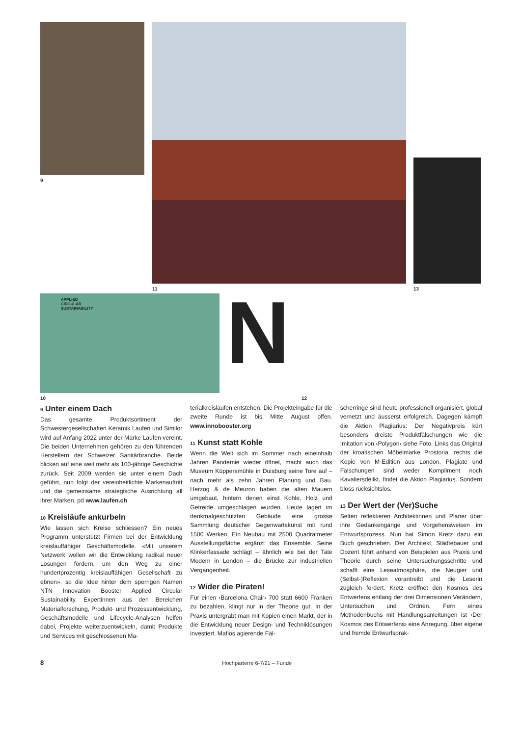9
11 13
APPLIED
CIRCULAR
SUSTAINABILITY
10 N 12
9 Unter einem Dach
Das gesamte Produktsortiment der Schwestergesellschaften Keramik Laufen und Similor wird auf Anfang 2022 unter der Marke Laufen vereint. Die beiden Unternehmen gehören zu den führenden Herstellern der Schweizer Sanitärbranche. Beide blicken auf eine weit mehr als 100-jährige Geschichte zurück. Seit 2009 werden sie unter einem Dach geführt, nun folgt der vereinheitlichte Markenauftritt und die gemeinsame strategische Ausrichtung all ihrer Marken. pd www.laufen.ch
10 Kreisläufe ankurbeln
Wie lassen sich Kreise schliessen? Ein neues Programm unterstützt Firmen bei der Entwicklung kreislauffähiger Geschäftsmodelle. «Mit unserem Netzwerk wollen wir die Entwicklung radikal neuer Lösungen fördern, um den Weg zu einer hundertprozentig kreislauffähigen Gesellschaft zu ebnen», so die Idee hinter dem sperrigen Namen NTN Innovation Booster Applied Circular Sustainability. Expertinnen aus den Bereichen Materialforschung, Produkt- und Prozessentwicklung, Geschäftsmodelle und Lifecycle-Analysen helfen dabei, Projekte weiterzuentwickeln, damit Produkte und Services mit geschlossenen Ma-
terialkreisläufen entstehen. Die Projekteingabe für die zweite Runde ist bis Mitte August offen. www.innobooster.org
11 Kunst statt Kohle
Wenn die Welt sich im Sommer nach eineinhalb Jahren Pandemie wieder öffnet, macht auch das Museum Küppersmühle in Duisburg seine Tore auf – nach mehr als zehn Jahren Planung und Bau. Herzog & de Meuron haben die alten Mauern umgebaut, hintern denen einst Kohle, Holz und Getreide umgeschlagen wurden. Heute lagert im denkmalgeschützten Gebäude eine grosse Sammlung deutscher Gegenwartskunst mit rund 1500 Werken. Ein Neubau mit 2500 Quadratmeter Ausstellungsfläche ergänzt das Ensemble. Seine Klinkerfassade schlägt – ähnlich wie bei der Tate Modern in London – die Brücke zur industriellen Vergangenheit.
12 Wider die Piraten!
Für einen ‹Barcelona Chair› 700 statt 6600 Franken zu bezahlen, klingt nur in der Theorie gut. In der Praxis untergräbt man mit Kopien einen Markt, der in die Entwicklung neuer Design- und Techniklösungen investiert. Mafiös agierende Fäl-
scherringe sind heute professionell organisiert, global vernetzt und äusserst erfolgreich. Dagegen kämpft die Aktion Plagiarius: Der Negativpreis kürt besonders dreiste Produktfälschungen wie die Imitation von ‹Polygon› siehe Foto. Links das Original der kroatischen Möbelmarke Prostoria, rechts die Kopie von M-Edition aus London. Plagiate und Fälschungen sind weder Kompliment noch Kavaliersdelikt, findet die Aktion Plagiarius. Sondern bloss rücksichtslos.
13 Der Wert der (Ver)Suche
Selten reflektieren Architektinnen und Planer über ihre Gedankengänge und Vorgehensweisen im Entwurfsprozess. Nun hat Simon Kretz dazu ein Buch geschrieben. Der Architekt, Städtebauer und Dozent führt anhand von Beispielen aus Praxis und Theorie durch seine Untersuchungsschritte und schafft eine Leseatmosphäre, die Neugier und (Selbst-)Reflexion vorantreibt und die Leserin zugleich fordert. Kretz eröffnet den Kosmos des Entwerfens entlang der drei Dimensionen Verändern, Untersuchen und Ordnen. Fern eines Methodenbuchs mit Handlungsanleitungen ist ‹Der Kosmos des Entwerfens› eine Anregung, über eigene und fremde Entwurfsprak-
8 Hochparterre 6-7/21 – Funde